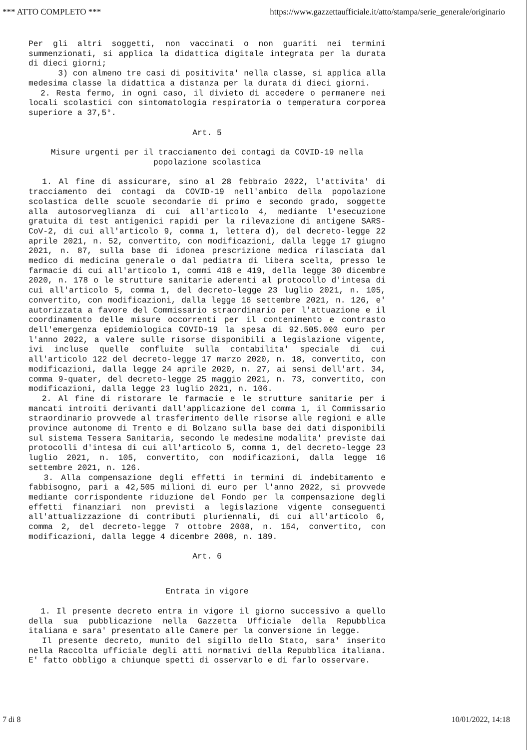*** ATTO COMPLETO *** https://www.gazzettaufficiale.it/atto/stampa/serie_generale/originario
Per gli altri soggetti, non vaccinati o non guariti nei termini summenzionati, si applica la didattica digitale integrata per la durata di dieci giorni;
3) con almeno tre casi di positivita' nella classe, si applica alla medesima classe la didattica a distanza per la durata di dieci giorni.
2. Resta fermo, in ogni caso, il divieto di accedere o permanere nei locali scolastici con sintomatologia respiratoria o temperatura corporea superiore a 37,5°.
Art. 5
Misure urgenti per il tracciamento dei contagi da COVID-19 nella popolazione scolastica
1. Al fine di assicurare, sino al 28 febbraio 2022, l'attivita' di tracciamento dei contagi da COVID-19 nell'ambito della popolazione scolastica delle scuole secondarie di primo e secondo grado, soggette alla autosorveglianza di cui all'articolo 4, mediante l'esecuzione gratuita di test antigenici rapidi per la rilevazione di antigene SARS-CoV-2, di cui all'articolo 9, comma 1, lettera d), del decreto-legge 22 aprile 2021, n. 52, convertito, con modificazioni, dalla legge 17 giugno 2021, n. 87, sulla base di idonea prescrizione medica rilasciata dal medico di medicina generale o dal pediatra di libera scelta, presso le farmacie di cui all'articolo 1, commi 418 e 419, della legge 30 dicembre 2020, n. 178 o le strutture sanitarie aderenti al protocollo d'intesa di cui all'articolo 5, comma 1, del decreto-legge 23 luglio 2021, n. 105, convertito, con modificazioni, dalla legge 16 settembre 2021, n. 126, e' autorizzata a favore del Commissario straordinario per l'attuazione e il coordinamento delle misure occorrenti per il contenimento e contrasto dell'emergenza epidemiologica COVID-19 la spesa di 92.505.000 euro per l'anno 2022, a valere sulle risorse disponibili a legislazione vigente, ivi incluse quelle confluite sulla contabilita' speciale di cui all'articolo 122 del decreto-legge 17 marzo 2020, n. 18, convertito, con modificazioni, dalla legge 24 aprile 2020, n. 27, ai sensi dell'art. 34, comma 9-quater, del decreto-legge 25 maggio 2021, n. 73, convertito, con modificazioni, dalla legge 23 luglio 2021, n. 106.
2. Al fine di ristorare le farmacie e le strutture sanitarie per i mancati introiti derivanti dall'applicazione del comma 1, il Commissario straordinario provvede al trasferimento delle risorse alle regioni e alle province autonome di Trento e di Bolzano sulla base dei dati disponibili sul sistema Tessera Sanitaria, secondo le medesime modalita' previste dai protocolli d'intesa di cui all'articolo 5, comma 1, del decreto-legge 23 luglio 2021, n. 105, convertito, con modificazioni, dalla legge 16 settembre 2021, n. 126.
3. Alla compensazione degli effetti in termini di indebitamento e fabbisogno, pari a 42,505 milioni di euro per l'anno 2022, si provvede mediante corrispondente riduzione del Fondo per la compensazione degli effetti finanziari non previsti a legislazione vigente conseguenti all'attualizzazione di contributi pluriennali, di cui all'articolo 6, comma 2, del decreto-legge 7 ottobre 2008, n. 154, convertito, con modificazioni, dalla legge 4 dicembre 2008, n. 189.
Art. 6
Entrata in vigore
1. Il presente decreto entra in vigore il giorno successivo a quello della sua pubblicazione nella Gazzetta Ufficiale della Repubblica italiana e sara' presentato alle Camere per la conversione in legge.
Il presente decreto, munito del sigillo dello Stato, sara' inserito nella Raccolta ufficiale degli atti normativi della Repubblica italiana. E' fatto obbligo a chiunque spetti di osservarlo e di farlo osservare.
7 di 8 10/01/2022, 14:18